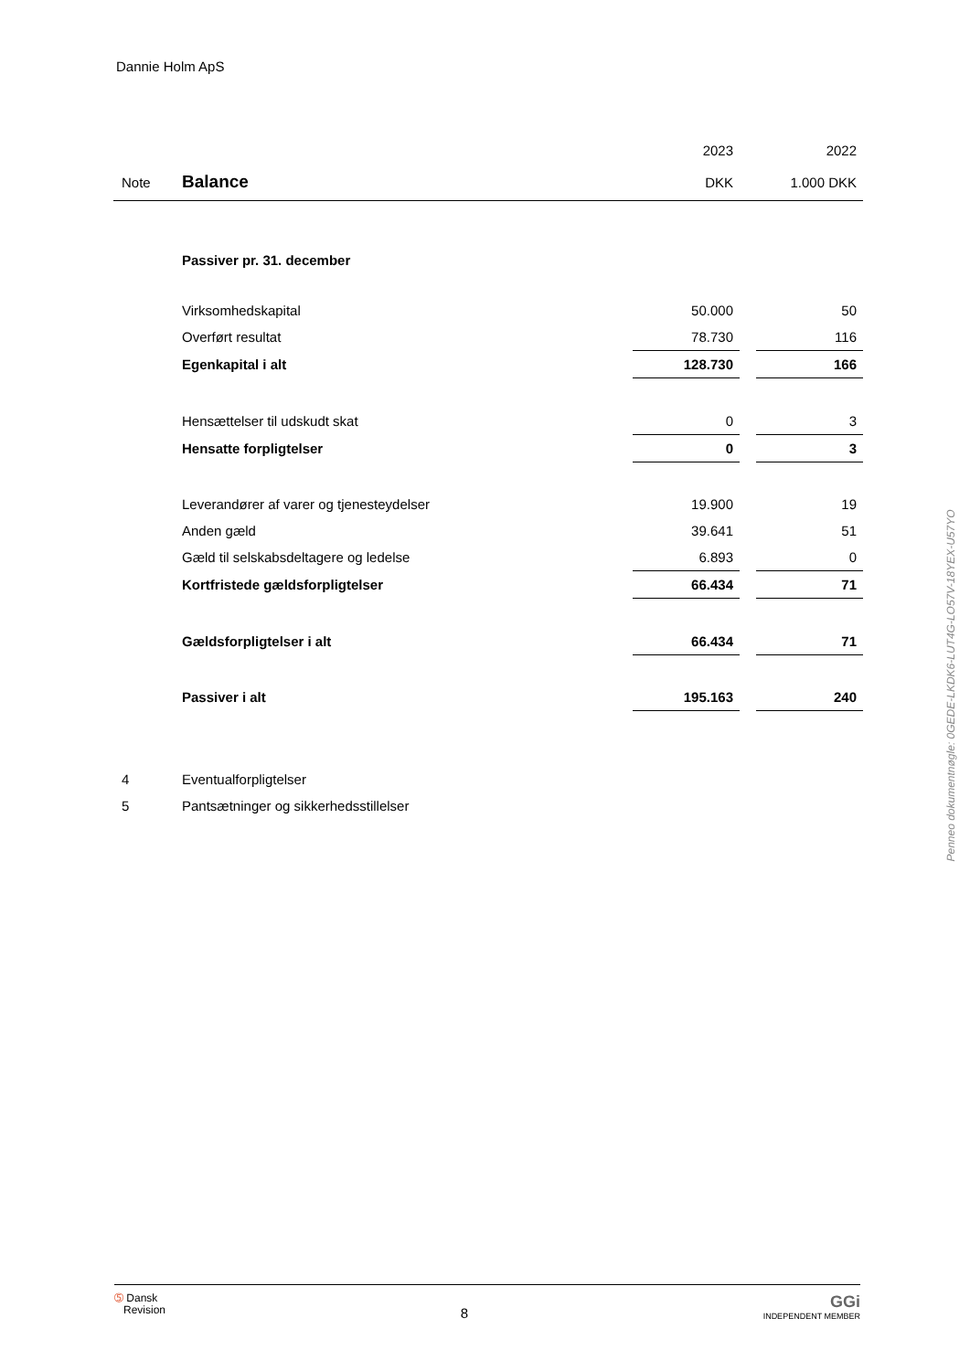Dannie Holm ApS
| | | 2023 | | 2022 |
| Note | Balance | DKK | | 1.000 DKK |
| | Passiver pr. 31. december | | | |
| | Virksomhedskapital | 50.000 | | 50 |
| | Overført resultat | 78.730 | | 116 |
| | Egenkapital i alt | 128.730 | | 166 |
| | Hensættelser til udskudt skat | 0 | | 3 |
| | Hensatte forpligtelser | 0 | | 3 |
| | Leverandører af varer og tjenesteydelser | 19.900 | | 19 |
| | Anden gæld | 39.641 | | 51 |
| | Gæld til selskabsdeltagere og ledelse | 6.893 | | 0 |
| | Kortfristede gældsforpligtelser | 66.434 | | 71 |
| | Gældsforpligtelser i alt | 66.434 | | 71 |
| | Passiver i alt | 195.163 | | 240 |
| 4 | Eventualforpligtelser | | | |
| 5 | Pantsætninger og sikkerhedsstillelser | | | |
Penneo dokumentnøgle: 0GEDE-LKDK6-LUT4G-LO57V-18YEX-U57YO
➄ Dansk
Revision
8
GGi
INDEPENDENT MEMBER